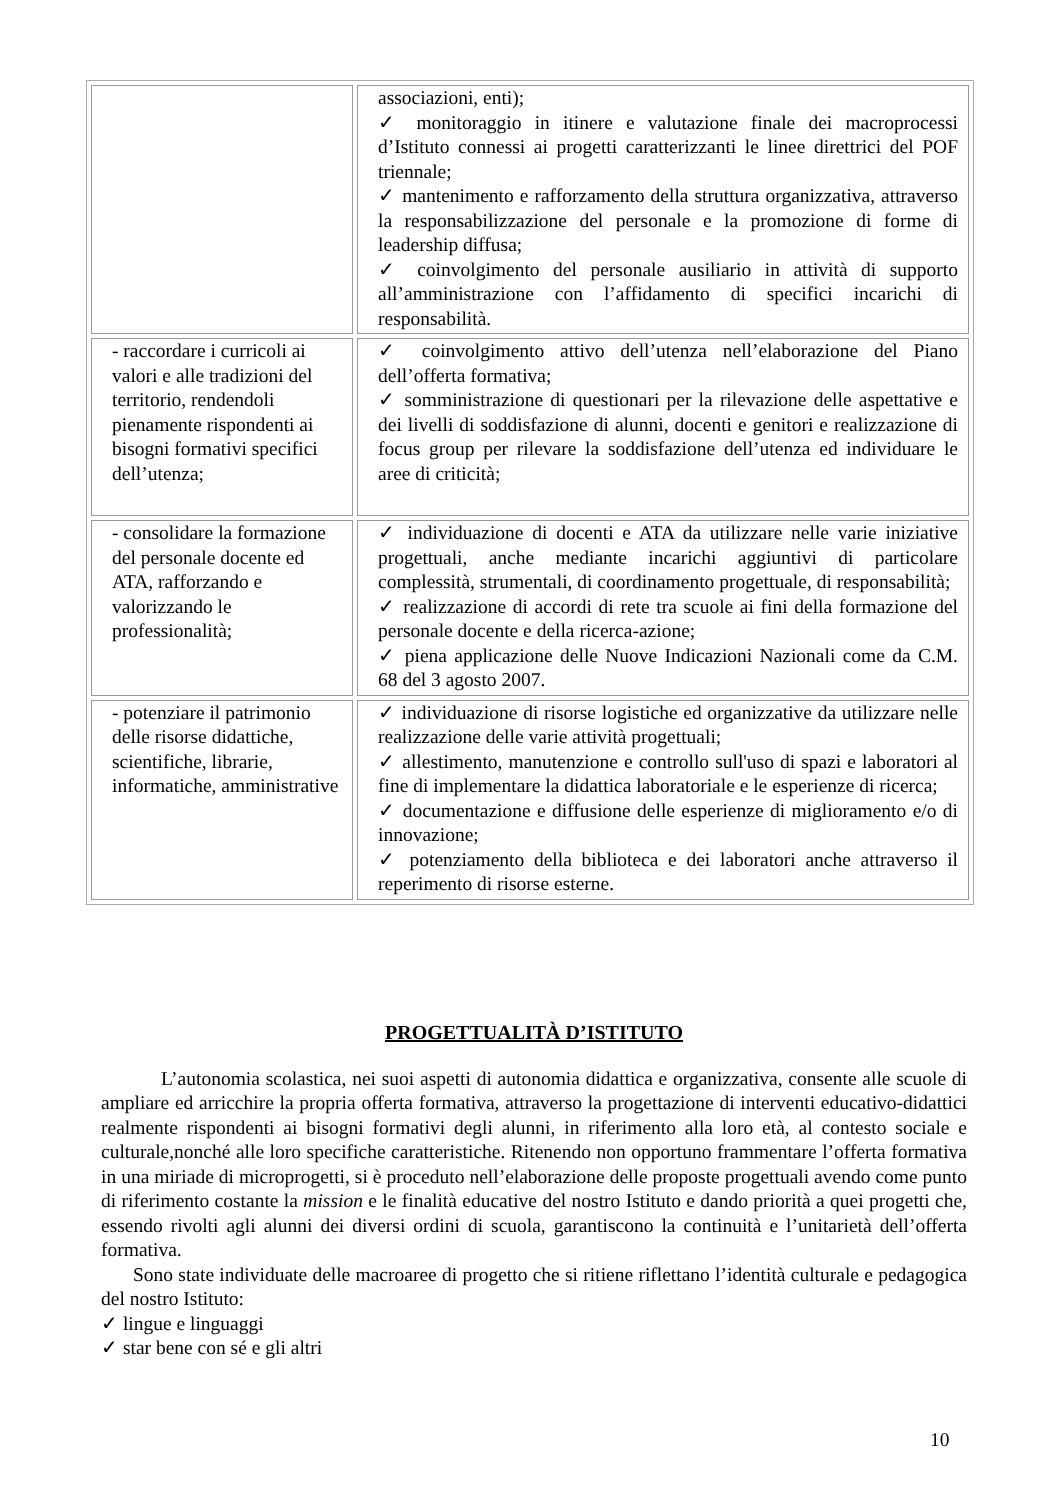| | associazioni, enti); ✓ monitoraggio in itinere e valutazione finale dei macroprocessi d’Istituto connessi ai progetti caratterizzanti le linee direttrici del POF triennale; ✓ mantenimento e rafforzamento della struttura organizzativa, attraverso la responsabilizzazione del personale e la promozione di forme di leadership diffusa; ✓ coinvolgimento del personale ausiliario in attività di supporto all’amministrazione con l’affidamento di specifici incarichi di responsabilità. |
| - raccordare i curricoli ai valori e alle tradizioni del territorio, rendendoli pienamente rispondenti ai bisogni formativi specifici dell’utenza; | ✓ coinvolgimento attivo dell’utenza nell’elaborazione del Piano dell’offerta formativa; ✓ somministrazione di questionari per la rilevazione delle aspettative e dei livelli di soddisfazione di alunni, docenti e genitori e realizzazione di focus group per rilevare la soddisfazione dell’utenza ed individuare le aree di criticità; |
| - consolidare la formazione del personale docente ed ATA, rafforzando e valorizzando le professionalità; | ✓ individuazione di docenti e ATA da utilizzare nelle varie iniziative progettuali, anche mediante incarichi aggiuntivi di particolare complessità, strumentali, di coordinamento progettuale, di responsabilità; ✓ realizzazione di accordi di rete tra scuole ai fini della formazione del personale docente e della ricerca-azione; ✓ piena applicazione delle Nuove Indicazioni Nazionali come da C.M. 68 del 3 agosto 2007. |
| - potenziare il patrimonio delle risorse didattiche, scientifiche, librarie, informatiche, amministrative | ✓ individuazione di risorse logistiche ed organizzative da utilizzare nelle realizzazione delle varie attività progettuali; ✓ allestimento, manutenzione e controllo sull'uso di spazi e laboratori al fine di implementare la didattica laboratoriale e le esperienze di ricerca; ✓ documentazione e diffusione delle esperienze di miglioramento e/o di innovazione; ✓ potenziamento della biblioteca e dei laboratori anche attraverso il reperimento di risorse esterne. |
PROGETTUALITÀ D’ISTITUTO
L’autonomia scolastica, nei suoi aspetti di autonomia didattica e organizzativa, consente alle scuole di ampliare ed arricchire la propria offerta formativa, attraverso la progettazione di interventi educativo-didattici realmente rispondenti ai bisogni formativi degli alunni, in riferimento alla loro età, al contesto sociale e culturale,nonché alle loro specifiche caratteristiche. Ritenendo non opportuno frammentare l’offerta formativa in una miriade di microprogetti, si è proceduto nell’elaborazione delle proposte progettuali avendo come punto di riferimento costante la mission e le finalità educative del nostro Istituto e dando priorità a quei progetti che, essendo rivolti agli alunni dei diversi ordini di scuola, garantiscono la continuità e l’unitarietà dell’offerta formativa.
Sono state individuate delle macroaree di progetto che si ritiene riflettano l’identità culturale e pedagogica del nostro Istituto:
✓ lingue e linguaggi
✓ star bene con sé e gli altri
10